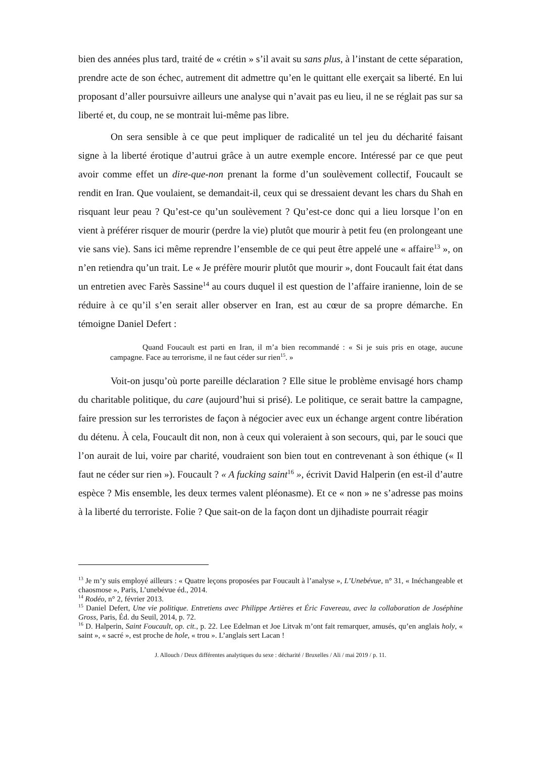bien des années plus tard, traité de « crétin » s’il avait su sans plus, à l’instant de cette séparation, prendre acte de son échec, autrement dit admettre qu’en le quittant elle exerçait sa liberté. En lui proposant d’aller poursuivre ailleurs une analyse qui n’avait pas eu lieu, il ne se réglait pas sur sa liberté et, du coup, ne se montrait lui-même pas libre.
On sera sensible à ce que peut impliquer de radicalité un tel jeu du décharité faisant signe à la liberté érotique d’autrui grâce à un autre exemple encore. Intéressé par ce que peut avoir comme effet un dire-que-non prenant la forme d’un soulèvement collectif, Foucault se rendit en Iran. Que voulaient, se demandait-il, ceux qui se dressaient devant les chars du Shah en risquant leur peau ? Qu’est-ce qu’un soulèvement ? Qu’est-ce donc qui a lieu lorsque l’on en vient à préférer risquer de mourir (perdre la vie) plutôt que mourir à petit feu (en prolongeant une vie sans vie). Sans ici même reprendre l’ensemble de ce qui peut être appelé une « affaire<sup>13</sup> », on n’en retiendra qu’un trait. Le « Je préfère mourir plutôt que mourir », dont Foucault fait état dans un entretien avec Farès Sassine<sup>14</sup> au cours duquel il est question de l’affaire iranienne, loin de se réduire à ce qu’il s’en serait aller observer en Iran, est au cœur de sa propre démarche. En témoigne Daniel Defert :
Quand Foucault est parti en Iran, il m’a bien recommandé : « Si je suis pris en otage, aucune campagne. Face au terrorisme, il ne faut céder sur rien<sup>15</sup>. »
Voit-on jusqu’où porte pareille déclaration ? Elle situe le problème envisagé hors champ du charitable politique, du care (aujourd’hui si prisé). Le politique, ce serait battre la campagne, faire pression sur les terroristes de façon à négocier avec eux un échange argent contre libération du détenu. À cela, Foucault dit non, non à ceux qui voleraient à son secours, qui, par le souci que l’on aurait de lui, voire par charité, voudraient son bien tout en contrevenant à son éthique (« Il faut ne céder sur rien »). Foucault ? « A fucking saint<sup>16</sup> », écrivit David Halperin (en est-il d’autre espèce ? Mis ensemble, les deux termes valent pléonasme). Et ce « non » ne s’adresse pas moins à la liberté du terroriste. Folie ? Que sait-on de la façon dont un djihadiste pourrait réagir
<sup>13</sup> Je m’y suis employé ailleurs : « Quatre leçons proposées par Foucault à l’analyse », L’Unebévue, n° 31, « Inéchangeable et chaosmose », Paris, L’unebévue éd., 2014.
<sup>14</sup> Rodéo, n° 2, février 2013.
<sup>15</sup> Daniel Defert, Une vie politique. Entretiens avec Philippe Artières et Éric Favereau, avec la collaboration de Joséphine Gross, Paris, Éd. du Seuil, 2014, p. 72.
<sup>16</sup> D. Halperin, Saint Foucault, op. cit., p. 22. Lee Edelman et Joe Litvak m’ont fait remarquer, amusés, qu’en anglais holy, « saint », « sacré », est proche de hole, « trou ». L’anglais sert Lacan !
J. Allouch / Deux différentes analytiques du sexe : décharité / Bruxelles / Ali / mai 2019 / p. 11.